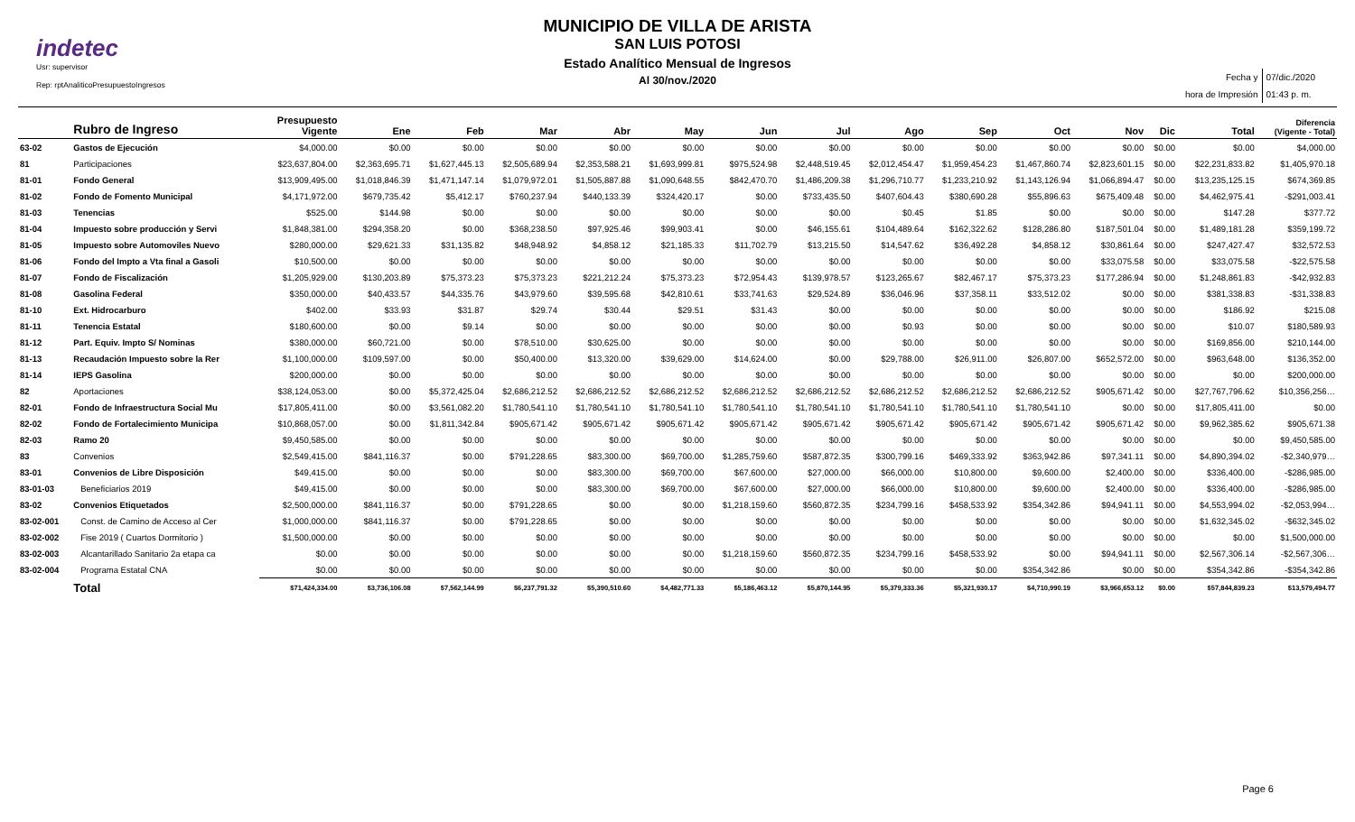indetec
Usr: supervisor
Rep: rptAnaliticoPresupuestoIngresos
MUNICIPIO DE VILLA DE ARISTA
SAN LUIS POTOSI
Estado Analítico Mensual de Ingresos
Al 30/nov./2020
| Fecha y | 07/dic./2020 |
| hora de Impresión | 01:43 p. m. |
| | Rubro de Ingreso | Presupuesto Vigente | Ene | Feb | Mar | Abr | May | Jun | Jul | Ago | Sep | Oct | Nov | Dic | Total | Diferencia (Vigente - Total) |
| --- | --- | --- | --- | --- | --- | --- | --- | --- | --- | --- | --- | --- | --- | --- | --- | --- |
| 63-02 | Gastos de Ejecución | $4,000.00 | $0.00 | $0.00 | $0.00 | $0.00 | $0.00 | $0.00 | $0.00 | $0.00 | $0.00 | $0.00 | $0.00 | $0.00 | $0.00 | $4,000.00 |
| 81 | Participaciones | $23,637,804.00 | $2,363,695.71 | $1,627,445.13 | $2,505,689.94 | $2,353,588.21 | $1,693,999.81 | $975,524.98 | $2,448,519.45 | $2,012,454.47 | $1,959,454.23 | $1,467,860.74 | $2,823,601.15 | $0.00 | $22,231,833.82 | $1,405,970.18 |
| 81-01 | Fondo General | $13,909,495.00 | $1,018,846.39 | $1,471,147.14 | $1,079,972.01 | $1,505,887.88 | $1,090,648.55 | $842,470.70 | $1,486,209.38 | $1,296,710.77 | $1,233,210.92 | $1,143,126.94 | $1,066,894.47 | $0.00 | $13,235,125.15 | $674,369.85 |
| 81-02 | Fondo de Fomento Municipal | $4,171,972.00 | $679,735.42 | $5,412.17 | $760,237.94 | $440,133.39 | $324,420.17 | $0.00 | $733,435.50 | $407,604.43 | $380,690.28 | $55,896.63 | $675,409.48 | $0.00 | $4,462,975.41 | -$291,003.41 |
| 81-03 | Tenencias | $525.00 | $144.98 | $0.00 | $0.00 | $0.00 | $0.00 | $0.00 | $0.00 | $0.45 | $1.85 | $0.00 | $0.00 | $0.00 | $147.28 | $377.72 |
| 81-04 | Impuesto sobre producción y Servi | $1,848,381.00 | $294,358.20 | $0.00 | $368,238.50 | $97,925.46 | $99,903.41 | $0.00 | $46,155.61 | $104,489.64 | $162,322.62 | $128,286.80 | $187,501.04 | $0.00 | $1,489,181.28 | $359,199.72 |
| 81-05 | Impuesto sobre Automoviles Nuevo | $280,000.00 | $29,621.33 | $31,135.82 | $48,948.92 | $4,858.12 | $21,185.33 | $11,702.79 | $13,215.50 | $14,547.62 | $36,492.28 | $4,858.12 | $30,861.64 | $0.00 | $247,427.47 | $32,572.53 |
| 81-06 | Fondo del Impto a Vta final a Gasoli | $10,500.00 | $0.00 | $0.00 | $0.00 | $0.00 | $0.00 | $0.00 | $0.00 | $0.00 | $0.00 | $0.00 | $33,075.58 | $0.00 | $33,075.58 | -$22,575.58 |
| 81-07 | Fondo de Fiscalización | $1,205,929.00 | $130,203.89 | $75,373.23 | $75,373.23 | $221,212.24 | $75,373.23 | $72,954.43 | $139,978.57 | $123,265.67 | $82,467.17 | $75,373.23 | $177,286.94 | $0.00 | $1,248,861.83 | -$42,932.83 |
| 81-08 | Gasolina Federal | $350,000.00 | $40,433.57 | $44,335.76 | $43,979.60 | $39,595.68 | $42,810.61 | $33,741.63 | $29,524.89 | $36,046.96 | $37,358.11 | $33,512.02 | $0.00 | $0.00 | $381,338.83 | -$31,338.83 |
| 81-10 | Ext. Hidrocarburo | $402.00 | $33.93 | $31.87 | $29.74 | $30.44 | $29.51 | $31.43 | $0.00 | $0.00 | $0.00 | $0.00 | $0.00 | $0.00 | $186.92 | $215.08 |
| 81-11 | Tenencia Estatal | $180,600.00 | $0.00 | $9.14 | $0.00 | $0.00 | $0.00 | $0.00 | $0.00 | $0.93 | $0.00 | $0.00 | $0.00 | $0.00 | $10.07 | $180,589.93 |
| 81-12 | Part. Equiv. Impto S/ Nominas | $380,000.00 | $60,721.00 | $0.00 | $78,510.00 | $30,625.00 | $0.00 | $0.00 | $0.00 | $0.00 | $0.00 | $0.00 | $0.00 | $0.00 | $169,856.00 | $210,144.00 |
| 81-13 | Recaudación Impuesto sobre la Rer | $1,100,000.00 | $109,597.00 | $0.00 | $50,400.00 | $13,320.00 | $39,629.00 | $14,624.00 | $0.00 | $29,788.00 | $26,911.00 | $26,807.00 | $652,572.00 | $0.00 | $963,648.00 | $136,352.00 |
| 81-14 | IEPS Gasolina | $200,000.00 | $0.00 | $0.00 | $0.00 | $0.00 | $0.00 | $0.00 | $0.00 | $0.00 | $0.00 | $0.00 | $0.00 | $0.00 | $0.00 | $200,000.00 |
| 82 | Aportaciones | $38,124,053.00 | $0.00 | $5,372,425.04 | $2,686,212.52 | $2,686,212.52 | $2,686,212.52 | $2,686,212.52 | $2,686,212.52 | $2,686,212.52 | $2,686,212.52 | $2,686,212.52 | $905,671.42 | $0.00 | $27,767,796.62 | $10,356,256… |
| 82-01 | Fondo de Infraestructura Social Mu | $17,805,411.00 | $0.00 | $3,561,082.20 | $1,780,541.10 | $1,780,541.10 | $1,780,541.10 | $1,780,541.10 | $1,780,541.10 | $1,780,541.10 | $1,780,541.10 | $1,780,541.10 | $0.00 | $0.00 | $17,805,411.00 | $0.00 |
| 82-02 | Fondo de Fortalecimiento Municipa | $10,868,057.00 | $0.00 | $1,811,342.84 | $905,671.42 | $905,671.42 | $905,671.42 | $905,671.42 | $905,671.42 | $905,671.42 | $905,671.42 | $905,671.42 | $905,671.42 | $0.00 | $9,962,385.62 | $905,671.38 |
| 82-03 | Ramo 20 | $9,450,585.00 | $0.00 | $0.00 | $0.00 | $0.00 | $0.00 | $0.00 | $0.00 | $0.00 | $0.00 | $0.00 | $0.00 | $0.00 | $0.00 | $9,450,585.00 |
| 83 | Convenios | $2,549,415.00 | $841,116.37 | $0.00 | $791,228.65 | $83,300.00 | $69,700.00 | $1,285,759.60 | $587,872.35 | $300,799.16 | $469,333.92 | $363,942.86 | $97,341.11 | $0.00 | $4,890,394.02 | -$2,340,979… |
| 83-01 | Convenios de Libre Disposición | $49,415.00 | $0.00 | $0.00 | $0.00 | $83,300.00 | $69,700.00 | $67,600.00 | $27,000.00 | $66,000.00 | $10,800.00 | $9,600.00 | $2,400.00 | $0.00 | $336,400.00 | -$286,985.00 |
| 83-01-03 | Beneficiarios 2019 | $49,415.00 | $0.00 | $0.00 | $0.00 | $83,300.00 | $69,700.00 | $67,600.00 | $27,000.00 | $66,000.00 | $10,800.00 | $9,600.00 | $2,400.00 | $0.00 | $336,400.00 | -$286,985.00 |
| 83-02 | Convenios Etiquetados | $2,500,000.00 | $841,116.37 | $0.00 | $791,228.65 | $0.00 | $0.00 | $1,218,159.60 | $560,872.35 | $234,799.16 | $458,533.92 | $354,342.86 | $94,941.11 | $0.00 | $4,553,994.02 | -$2,053,994… |
| 83-02-001 | Const. de Camino de Acceso al Cer | $1,000,000.00 | $841,116.37 | $0.00 | $791,228.65 | $0.00 | $0.00 | $0.00 | $0.00 | $0.00 | $0.00 | $0.00 | $0.00 | $0.00 | $1,632,345.02 | -$632,345.02 |
| 83-02-002 | Fise 2019 ( Cuartos Dormitorio ) | $1,500,000.00 | $0.00 | $0.00 | $0.00 | $0.00 | $0.00 | $0.00 | $0.00 | $0.00 | $0.00 | $0.00 | $0.00 | $0.00 | $0.00 | $1,500,000.00 |
| 83-02-003 | Alcantarillado Sanitario 2a etapa ca | $0.00 | $0.00 | $0.00 | $0.00 | $0.00 | $0.00 | $1,218,159.60 | $560,872.35 | $234,799.16 | $458,533.92 | $0.00 | $94,941.11 | $0.00 | $2,567,306.14 | -$2,567,306… |
| 83-02-004 | Programa Estatal CNA | $0.00 | $0.00 | $0.00 | $0.00 | $0.00 | $0.00 | $0.00 | $0.00 | $0.00 | $0.00 | $354,342.86 | $0.00 | $0.00 | $354,342.86 | -$354,342.86 |
| | Total | $71,424,334.00 | $3,736,106.08 | $7,562,144.99 | $6,237,791.32 | $5,390,510.60 | $4,482,771.33 | $5,186,463.12 | $5,870,144.95 | $5,379,333.36 | $5,321,930.17 | $4,710,990.19 | $3,966,653.12 | $0.00 | $57,844,839.23 | $13,579,494.77 |
Page 6